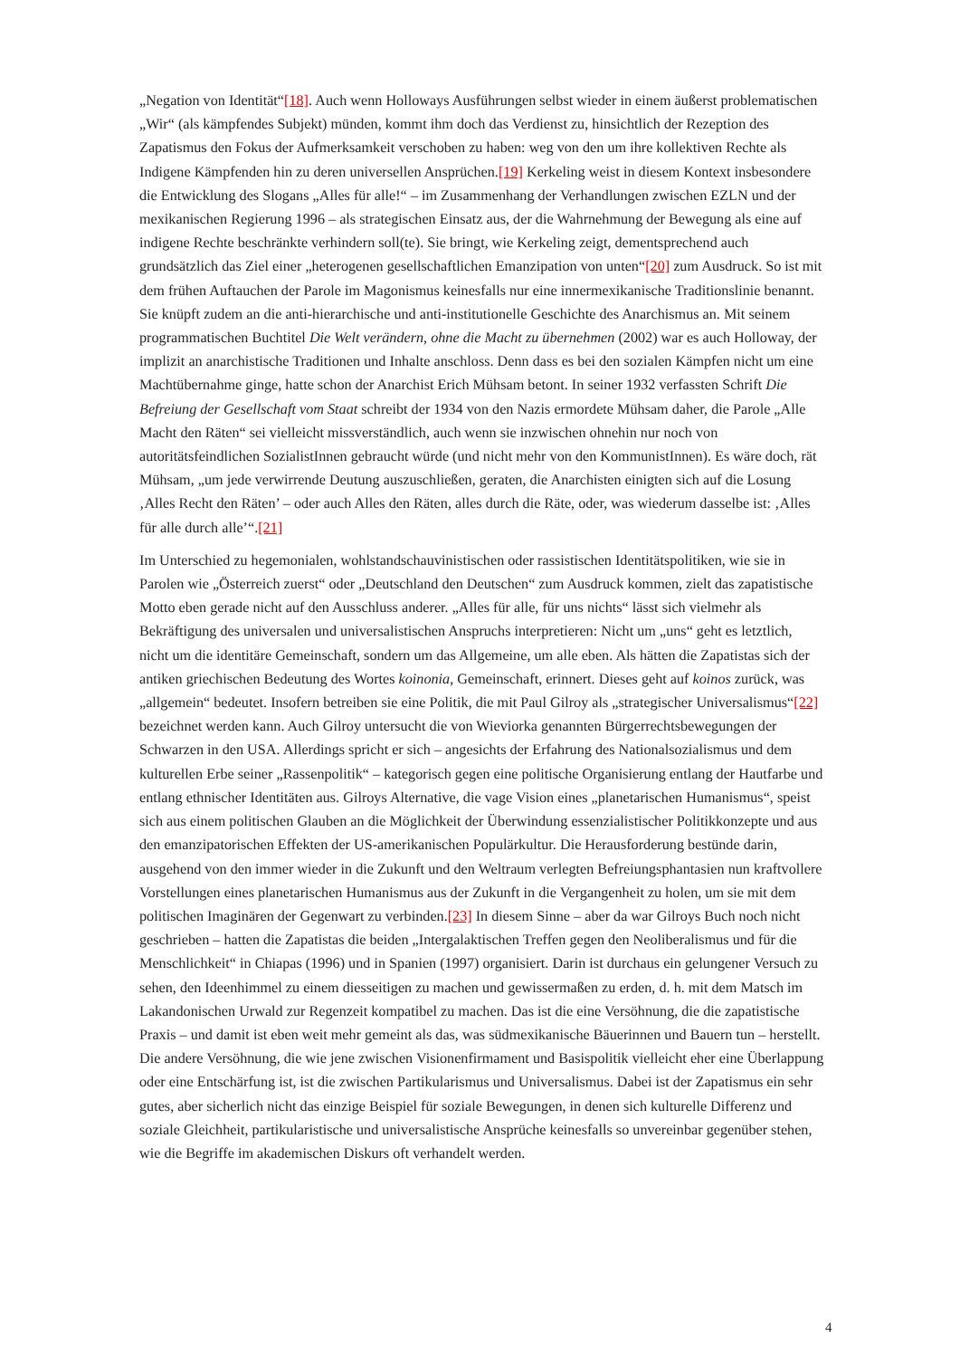„Negation von Identität“[18]. Auch wenn Holloways Ausführungen selbst wieder in einem äußerst problematischen „Wir“ (als kämpfendes Subjekt) münden, kommt ihm doch das Verdienst zu, hinsichtlich der Rezeption des Zapatismus den Fokus der Aufmerksamkeit verschoben zu haben: weg von den um ihre kollektiven Rechte als Indigene Kämpfenden hin zu deren universellen Ansprüchen.[19] Kerkeling weist in diesem Kontext insbesondere die Entwicklung des Slogans „Alles für alle!“ – im Zusammenhang der Verhandlungen zwischen EZLN und der mexikanischen Regierung 1996 – als strategischen Einsatz aus, der die Wahrnehmung der Bewegung als eine auf indigene Rechte beschränkte verhindern soll(te). Sie bringt, wie Kerkeling zeigt, dementsprechend auch grundsätzlich das Ziel einer „heterogenen gesellschaftlichen Emanzipation von unten“[20] zum Ausdruck. So ist mit dem frühen Auftauchen der Parole im Magonismus keinesfalls nur eine innermexikanische Traditionslinie benannt. Sie knüpft zudem an die anti-hierarchische und anti-institutionelle Geschichte des Anarchismus an. Mit seinem programmatischen Buchtitel Die Welt verändern, ohne die Macht zu übernehmen (2002) war es auch Holloway, der implizit an anarchistische Traditionen und Inhalte anschloss. Denn dass es bei den sozialen Kämpfen nicht um eine Machtübernahme ginge, hatte schon der Anarchist Erich Mühsam betont. In seiner 1932 verfassten Schrift Die Befreiung der Gesellschaft vom Staat schreibt der 1934 von den Nazis ermordete Mühsam daher, die Parole „Alle Macht den Räten“ sei vielleicht missverständlich, auch wenn sie inzwischen ohnehin nur noch von autoritätsfeindlichen SozialistInnen gebraucht würde (und nicht mehr von den KommunistInnen). Es wäre doch, rät Mühsam, „um jede verwirrende Deutung auszuschließen, geraten, die Anarchisten einigten sich auf die Losung ‚Alles Recht den Räten’ – oder auch Alles den Räten, alles durch die Räte, oder, was wiederum dasselbe ist: ‚Alles für alle durch alle’“.[21]
Im Unterschied zu hegemonialen, wohlstandschauvinistischen oder rassistischen Identitätspolitiken, wie sie in Parolen wie „Österreich zuerst“ oder „Deutschland den Deutschen“ zum Ausdruck kommen, zielt das zapatistische Motto eben gerade nicht auf den Ausschluss anderer. „Alles für alle, für uns nichts“ lässt sich vielmehr als Bekräftigung des universalen und universalistischen Anspruchs interpretieren: Nicht um „uns“ geht es letztlich, nicht um die identitäre Gemeinschaft, sondern um das Allgemeine, um alle eben. Als hätten die Zapatistas sich der antiken griechischen Bedeutung des Wortes koinonia, Gemeinschaft, erinnert. Dieses geht auf koinos zurück, was „allgemein“ bedeutet. Insofern betreiben sie eine Politik, die mit Paul Gilroy als „strategischer Universalismus“[22] bezeichnet werden kann. Auch Gilroy untersucht die von Wieviorka genannten Bürgerrechtsbewegungen der Schwarzen in den USA. Allerdings spricht er sich – angesichts der Erfahrung des Nationalsozialismus und dem kulturellen Erbe seiner „Rassenpolitik“ – kategorisch gegen eine politische Organisierung entlang der Hautfarbe und entlang ethnischer Identitäten aus. Gilroys Alternative, die vage Vision eines „planetarischen Humanismus“, speist sich aus einem politischen Glauben an die Möglichkeit der Überwindung essenzialistischer Politikkonzepte und aus den emanzipatorischen Effekten der US-amerikanischen Populärkultur. Die Herausforderung bestünde darin, ausgehend von den immer wieder in die Zukunft und den Weltraum verlegten Befreiungsphantasien nun kraftvollere Vorstellungen eines planetarischen Humanismus aus der Zukunft in die Vergangenheit zu holen, um sie mit dem politischen Imaginären der Gegenwart zu verbinden.[23] In diesem Sinne – aber da war Gilroys Buch noch nicht geschrieben – hatten die Zapatistas die beiden „Intergalaktischen Treffen gegen den Neoliberalismus und für die Menschlichkeit“ in Chiapas (1996) und in Spanien (1997) organisiert. Darin ist durchaus ein gelungener Versuch zu sehen, den Ideenhimmel zu einem diesseitigen zu machen und gewissermaßen zu erden, d. h. mit dem Matsch im Lakandonischen Urwald zur Regenzeit kompatibel zu machen. Das ist die eine Versöhnung, die die zapatistische Praxis – und damit ist eben weit mehr gemeint als das, was südmexikanische Bäuerinnen und Bauern tun – herstellt. Die andere Versöhnung, die wie jene zwischen Visionenfirmament und Basispolitik vielleicht eher eine Überlappung oder eine Entschärfung ist, ist die zwischen Partikularismus und Universalismus. Dabei ist der Zapatismus ein sehr gutes, aber sicherlich nicht das einzige Beispiel für soziale Bewegungen, in denen sich kulturelle Differenz und soziale Gleichheit, partikularistische und universalistische Ansprüche keinesfalls so unvereinbar gegenüber stehen, wie die Begriffe im akademischen Diskurs oft verhandelt werden.
4